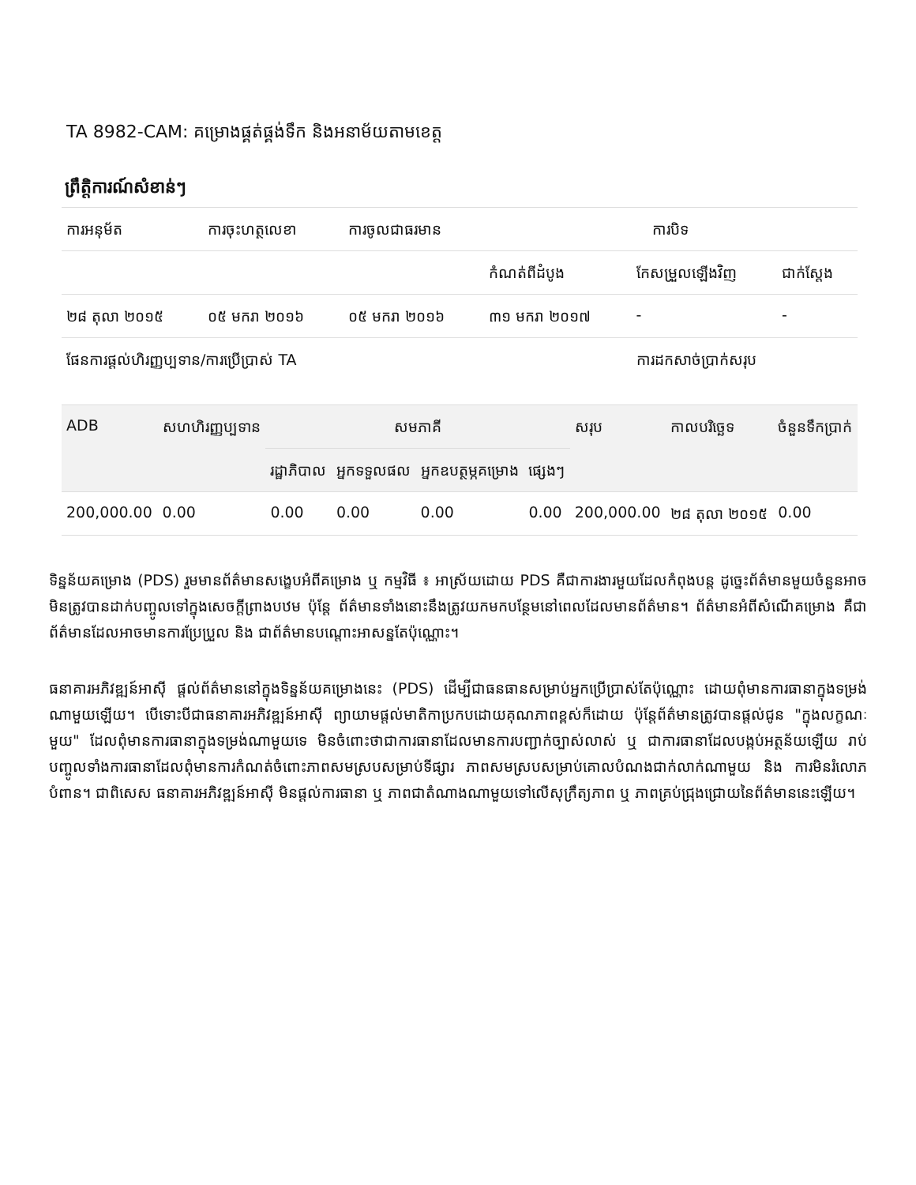TA 8982-CAM: គម្រោងផ្គត់ផ្គង់ទឹក និងអនាម័យតាមខេត្ត
ព្រឹត្តិការណ៍សំខាន់ៗ
| ការអនុម័ត | ការចុះហត្ថលេខា | ការចូលជាធរមាន | ការបិទ | | |
| --- | --- | --- | --- | --- | --- |
| | | | កំណត់ពីដំបូង | កែសម្រួលឡើងវិញ | ជាក់ស្តែង |
| ២៨ តុលា ២០១៥ | ០៥ មករា ២០១៦ | ០៥ មករា ២០១៦ | ៣១ មករា ២០១៧ | - | - |
| ផែនការផ្តល់ហិរញ្ញប្បទាន/ការប្រើប្រាស់ TA | | | | ការដកសាច់ប្រាក់សរុប | |
| ADB | សហហិរញ្ញប្បទាន | សមភាគី | | | | សរុប | កាលបរិច្ឆេទ | ចំនួនទឹកប្រាក់ |
| --- | --- | --- | --- | --- | --- | --- | --- | --- |
| | | រដ្ឋាភិបាល | អ្នកទទួលផល | អ្នកឧបត្ថម្ភគម្រោង | ផ្សេងៗ | | | |
| 200,000.00 | 0.00 | 0.00 | 0.00 | 0.00 | 0.00 | 200,000.00 | ២៨ តុលា ២០១៥ | 0.00 |
ទិន្នន័យគម្រោង (PDS) រួមមានព័ត៌មានសង្ខេបអំពីគម្រោង ឬ កម្មវិធី ៖ អាស្រ័យដោយ PDS គឺជាការងារមួយដែលកំពុងបន្ត ដូច្នេះព័ត៌មានមួយចំនួនអាចមិនត្រូវបានដាក់បញ្ចូលទៅក្នុងសេចក្តីព្រាងបឋម ប៉ុន្តែ ព័ត៌មានទាំងនោះនឹងត្រូវយកមកបន្ថែមនៅពេលដែលមានព័ត៌មាន។ ព័ត៌មានអំពីសំណើគម្រោង គឺជាព័ត៌មានដែលអាចមានការប្រែប្រួល និង ជាព័ត៌មានបណ្តោះអាសន្នតែប៉ុណ្ណោះ។
ធនាគារអភិវឌ្ឍន៍អាស៊ី ផ្តល់ព័ត៌មាននៅក្នុងទិន្នន័យគម្រោងនេះ (PDS) ដើម្បីជាធនធានសម្រាប់អ្នកប្រើប្រាស់តែប៉ុណ្ណោះ ដោយពុំមានការធានាក្នុងទម្រង់ណាមួយឡើយ។ បើទោះបីជាធនាគារអភិវឌ្ឍន៍អាស៊ី ព្យាយាមផ្តល់មាតិកាប្រកបដោយគុណភាពខ្ពស់ក៏ដោយ ប៉ុន្តែព័ត៌មានត្រូវបានផ្តល់ជូន "ក្នុងលក្ខណៈមួយ" ដែលពុំមានការធានាក្នុងទម្រង់ណាមួយទេ មិនចំពោះថាជាការធានាដែលមានការបញ្ជាក់ច្បាស់លាស់ ឬ ជាការធានាដែលបង្កប់អត្ថន័យឡើយ រាប់បញ្ចូលទាំងការធានាដែលពុំមានការកំណត់ចំពោះភាពសមស្របសម្រាប់ទីផ្សារ ភាពសមស្របសម្រាប់គោលបំណងជាក់លាក់ណាមួយ និង ការមិនរំលោភបំពាន។ ជាពិសេស ធនាគារអភិវឌ្ឍន៍អាស៊ី មិនផ្តល់ការធានា ឬ ភាពជាតំណាងណាមួយទៅលើសុក្រឹត្យភាព ឬ ភាពគ្រប់ជ្រុងជ្រោយនៃព័ត៌មាននេះឡើយ។